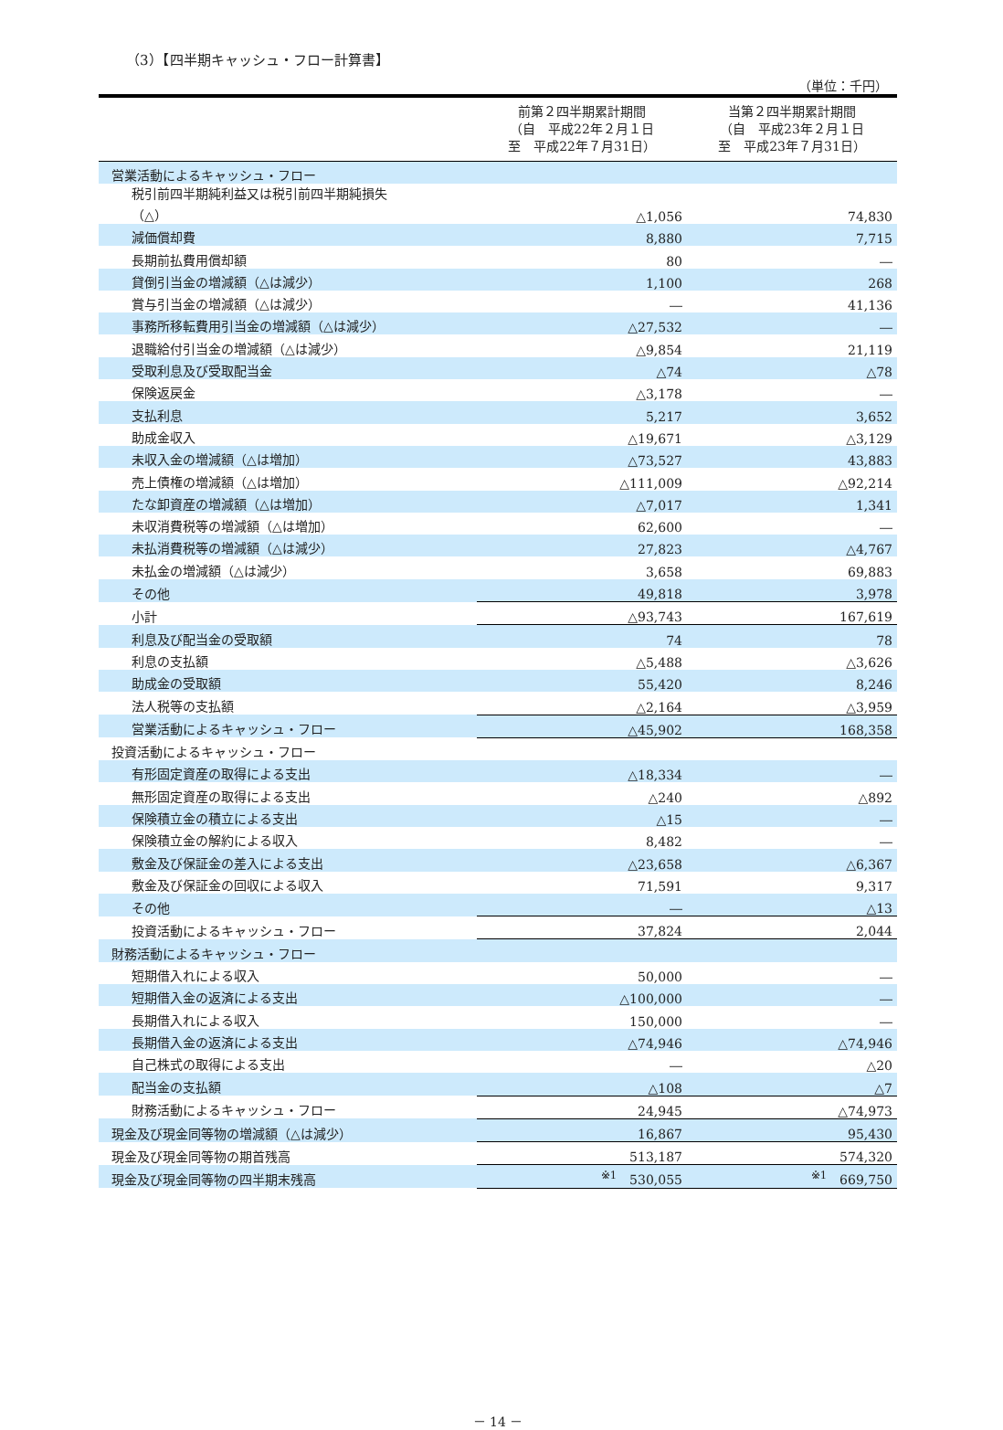（3）【四半期キャッシュ・フロー計算書】
（単位：千円）
| | 前第２四半期累計期間 （自 平成22年２月１日 至 平成22年７月31日） | 当第２四半期累計期間 （自 平成23年２月１日 至 平成23年７月31日） |
| --- | --- | --- |
| 営業活動によるキャッシュ・フロー | | |
| 税引前四半期純利益又は税引前四半期純損失 （△） | △1,056 | 74,830 |
| 減価償却費 | 8,880 | 7,715 |
| 長期前払費用償却額 | 80 | ― |
| 貸倒引当金の増減額（△は減少） | 1,100 | 268 |
| 賞与引当金の増減額（△は減少） | ― | 41,136 |
| 事務所移転費用引当金の増減額（△は減少） | △27,532 | ― |
| 退職給付引当金の増減額（△は減少） | △9,854 | 21,119 |
| 受取利息及び受取配当金 | △74 | △78 |
| 保険返戻金 | △3,178 | ― |
| 支払利息 | 5,217 | 3,652 |
| 助成金収入 | △19,671 | △3,129 |
| 未収入金の増減額（△は増加） | △73,527 | 43,883 |
| 売上債権の増減額（△は増加） | △111,009 | △92,214 |
| たな卸資産の増減額（△は増加） | △7,017 | 1,341 |
| 未収消費税等の増減額（△は増加） | 62,600 | ― |
| 未払消費税等の増減額（△は減少） | 27,823 | △4,767 |
| 未払金の増減額（△は減少） | 3,658 | 69,883 |
| その他 | 49,818 | 3,978 |
| 小計 | △93,743 | 167,619 |
| 利息及び配当金の受取額 | 74 | 78 |
| 利息の支払額 | △5,488 | △3,626 |
| 助成金の受取額 | 55,420 | 8,246 |
| 法人税等の支払額 | △2,164 | △3,959 |
| 営業活動によるキャッシュ・フロー | △45,902 | 168,358 |
| 投資活動によるキャッシュ・フロー | | |
| 有形固定資産の取得による支出 | △18,334 | ― |
| 無形固定資産の取得による支出 | △240 | △892 |
| 保険積立金の積立による支出 | △15 | ― |
| 保険積立金の解約による収入 | 8,482 | ― |
| 敷金及び保証金の差入による支出 | △23,658 | △6,367 |
| 敷金及び保証金の回収による収入 | 71,591 | 9,317 |
| その他 | ― | △13 |
| 投資活動によるキャッシュ・フロー | 37,824 | 2,044 |
| 財務活動によるキャッシュ・フロー | | |
| 短期借入れによる収入 | 50,000 | ― |
| 短期借入金の返済による支出 | △100,000 | ― |
| 長期借入れによる収入 | 150,000 | ― |
| 長期借入金の返済による支出 | △74,946 | △74,946 |
| 自己株式の取得による支出 | ― | △20 |
| 配当金の支払額 | △108 | △7 |
| 財務活動によるキャッシュ・フロー | 24,945 | △74,973 |
| 現金及び現金同等物の増減額（△は減少） | 16,867 | 95,430 |
| 現金及び現金同等物の期首残高 | 513,187 | 574,320 |
| 現金及び現金同等物の四半期末残高 | <sup>※1</sup> 530,055 | <sup>※1</sup> 669,750 |
－ 14 －